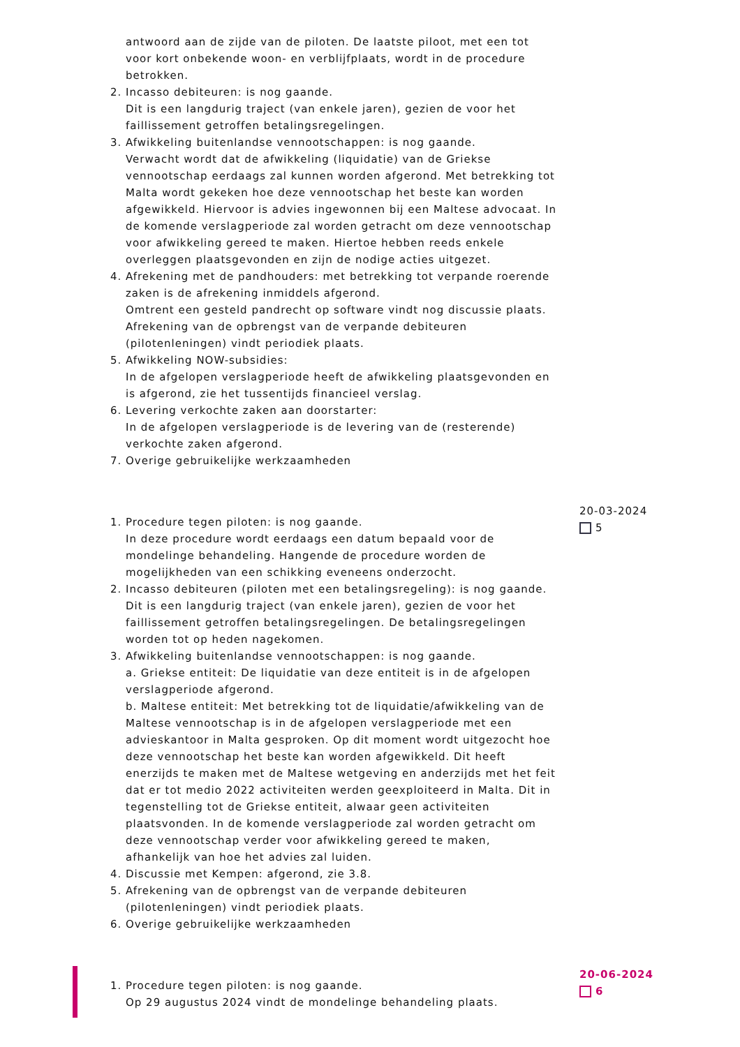antwoord aan de zijde van de piloten. De laatste piloot, met een tot voor kort onbekende woon- en verblijfplaats, wordt in de procedure betrokken.
2. Incasso debiteuren: is nog gaande.
Dit is een langdurig traject (van enkele jaren), gezien de voor het faillissement getroffen betalingsregelingen.
3. Afwikkeling buitenlandse vennootschappen: is nog gaande.
Verwacht wordt dat de afwikkeling (liquidatie) van de Griekse vennootschap eerdaags zal kunnen worden afgerond. Met betrekking tot Malta wordt gekeken hoe deze vennootschap het beste kan worden afgewikkeld. Hiervoor is advies ingewonnen bij een Maltese advocaat. In de komende verslagperiode zal worden getracht om deze vennootschap voor afwikkeling gereed te maken. Hiertoe hebben reeds enkele overleggen plaatsgevonden en zijn de nodige acties uitgezet.
4. Afrekening met de pandhouders: met betrekking tot verpande roerende zaken is de afrekening inmiddels afgerond.
Omtrent een gesteld pandrecht op software vindt nog discussie plaats. Afrekening van de opbrengst van de verpande debiteuren (pilotenleningen) vindt periodiek plaats.
5. Afwikkeling NOW-subsidies:
In de afgelopen verslagperiode heeft de afwikkeling plaatsgevonden en is afgerond, zie het tussentijds financieel verslag.
6. Levering verkochte zaken aan doorstarter:
In de afgelopen verslagperiode is de levering van de (resterende) verkochte zaken afgerond.
7. Overige gebruikelijke werkzaamheden
1. Procedure tegen piloten: is nog gaande.
In deze procedure wordt eerdaags een datum bepaald voor de mondelinge behandeling. Hangende de procedure worden de mogelijkheden van een schikking eveneens onderzocht.
2. Incasso debiteuren (piloten met een betalingsregeling): is nog gaande.
Dit is een langdurig traject (van enkele jaren), gezien de voor het faillissement getroffen betalingsregelingen. De betalingsregelingen worden tot op heden nagekomen.
3. Afwikkeling buitenlandse vennootschappen: is nog gaande.
a. Griekse entiteit: De liquidatie van deze entiteit is in de afgelopen verslagperiode afgerond.
b. Maltese entiteit: Met betrekking tot de liquidatie/afwikkeling van de Maltese vennootschap is in de afgelopen verslagperiode met een advieskantoor in Malta gesproken. Op dit moment wordt uitgezocht hoe deze vennootschap het beste kan worden afgewikkeld. Dit heeft enerzijds te maken met de Maltese wetgeving en anderzijds met het feit dat er tot medio 2022 activiteiten werden geexploiteerd in Malta. Dit in tegenstelling tot de Griekse entiteit, alwaar geen activiteiten plaatsvonden. In de komende verslagperiode zal worden getracht om deze vennootschap verder voor afwikkeling gereed te maken, afhankelijk van hoe het advies zal luiden.
4. Discussie met Kempen: afgerond, zie 3.8.
5. Afrekening van de opbrengst van de verpande debiteuren (pilotenleningen) vindt periodiek plaats.
6. Overige gebruikelijke werkzaamheden
20-03-2024
5
1. Procedure tegen piloten: is nog gaande.
Op 29 augustus 2024 vindt de mondelinge behandeling plaats.
20-06-2024
6